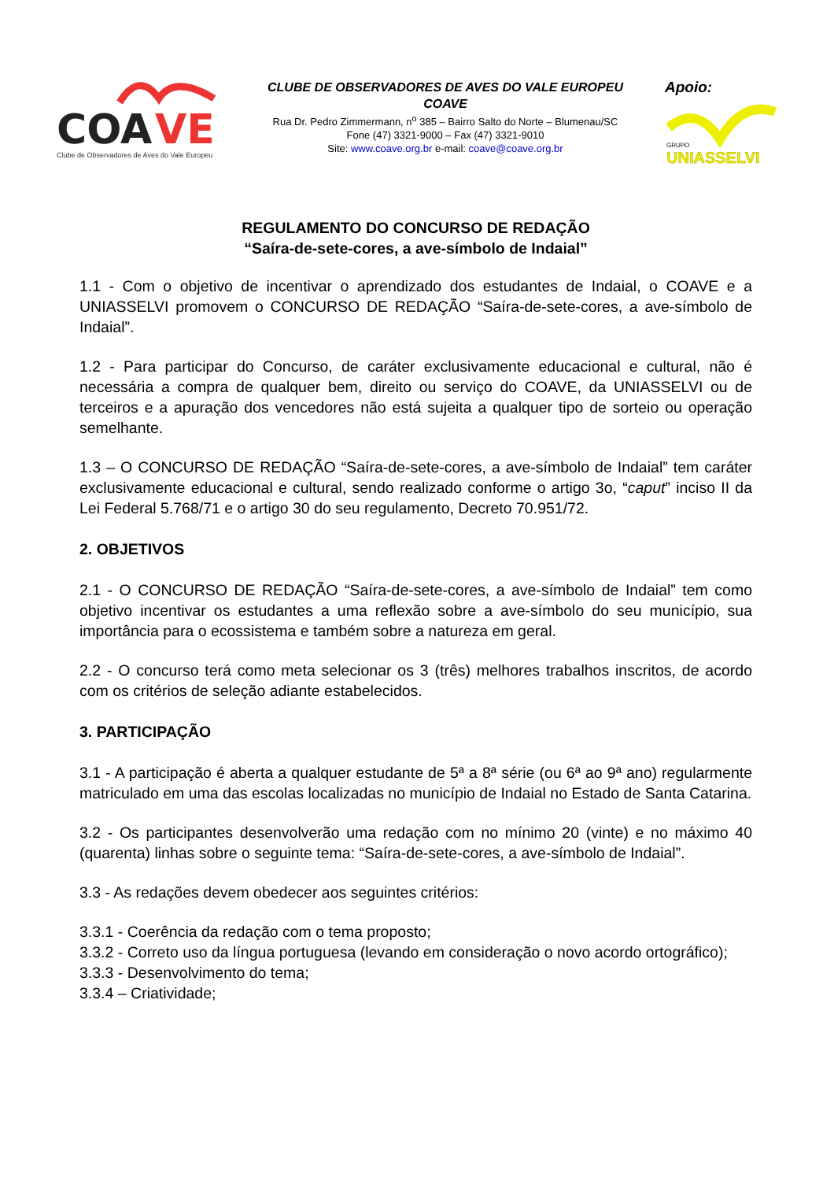COA
VE
Clube de Observadores de Aves do Vale Europeu
CLUBE DE OBSERVADORES DE AVES DO VALE EUROPEU
COAVE
Rua Dr. Pedro Zimmermann, n<sup>o</sup> 385 – Bairro Salto do Norte – Blumenau/SC
Fone (47) 3321-9000 – Fax (47) 3321-9010
Site: www.coave.org.br e-mail: coave@coave.org.br
Apoio:
GRUPO
UNIASSELVI
REGULAMENTO DO CONCURSO DE REDAÇÃO
“Saíra-de-sete-cores, a ave-símbolo de Indaial”
1.1 - Com o objetivo de incentivar o aprendizado dos estudantes de Indaial, o COAVE e a UNIASSELVI promovem o CONCURSO DE REDAÇÃO “Saíra-de-sete-cores, a ave-símbolo de Indaial”.
1.2 - Para participar do Concurso, de caráter exclusivamente educacional e cultural, não é necessária a compra de qualquer bem, direito ou serviço do COAVE, da UNIASSELVI ou de terceiros e a apuração dos vencedores não está sujeita a qualquer tipo de sorteio ou operação semelhante.
1.3 – O CONCURSO DE REDAÇÃO “Saíra-de-sete-cores, a ave-símbolo de Indaial” tem caráter exclusivamente educacional e cultural, sendo realizado conforme o artigo 3o, “caput” inciso II da Lei Federal 5.768/71 e o artigo 30 do seu regulamento, Decreto 70.951/72.
2. OBJETIVOS
2.1 - O CONCURSO DE REDAÇÃO “Saíra-de-sete-cores, a ave-símbolo de Indaial” tem como objetivo incentivar os estudantes a uma reflexão sobre a ave-símbolo do seu município, sua importância para o ecossistema e também sobre a natureza em geral.
2.2 - O concurso terá como meta selecionar os 3 (três) melhores trabalhos inscritos, de acordo com os critérios de seleção adiante estabelecidos.
3. PARTICIPAÇÃO
3.1 - A participação é aberta a qualquer estudante de 5ª a 8ª série (ou 6ª ao 9ª ano) regularmente matriculado em uma das escolas localizadas no município de Indaial no Estado de Santa Catarina.
3.2 - Os participantes desenvolverão uma redação com no mínimo 20 (vinte) e no máximo 40 (quarenta) linhas sobre o seguinte tema: “Saíra-de-sete-cores, a ave-símbolo de Indaial”.
3.3 - As redações devem obedecer aos seguintes critérios:
3.3.1 - Coerência da redação com o tema proposto;
3.3.2 - Correto uso da língua portuguesa (levando em consideração o novo acordo ortográfico);
3.3.3 - Desenvolvimento do tema;
3.3.4 – Criatividade;